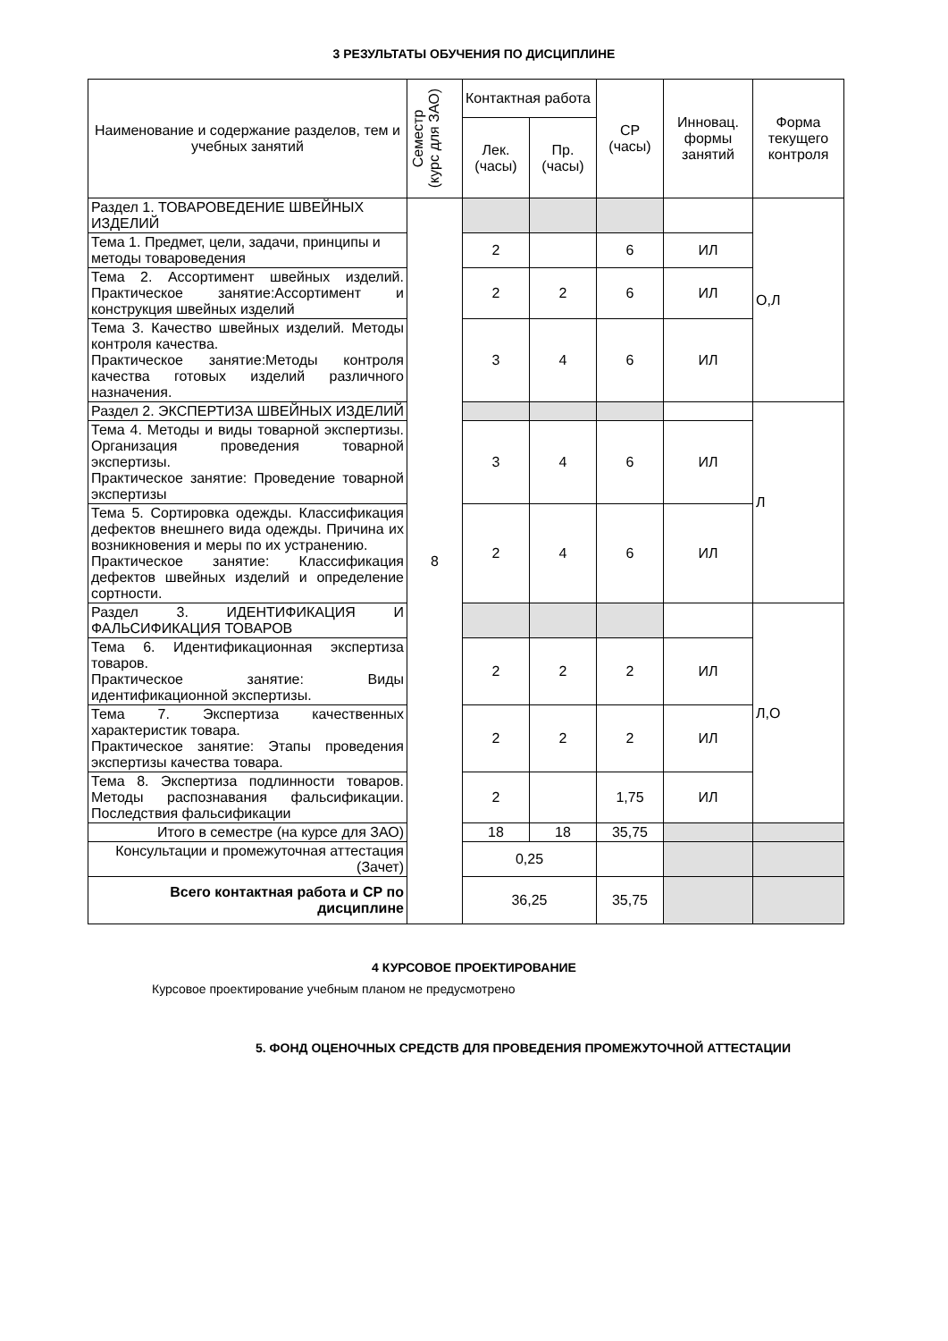3 РЕЗУЛЬТАТЫ ОБУЧЕНИЯ ПО ДИСЦИПЛИНЕ
| Наименование и содержание разделов, тем и учебных занятий | Семестр (курс для ЗАО) | Контактная работа | | СР (часы) | Инновац. формы занятий | Форма текущего контроля |
| --- | --- | --- | --- | --- | --- | --- |
| | | Лек. (часы) | Пр. (часы) | | | |
| Раздел 1. ТОВАРОВЕДЕНИЕ ШВЕЙНЫХ ИЗДЕЛИЙ | 8 | | | | | О,Л |
| Тема 1. Предмет, цели, задачи, принципы и методы товароведения | | 2 | | 6 | ИЛ | |
| Тема 2. Ассортимент швейных изделий. Практическое занятие:Ассортимент и конструкция швейных изделий | | 2 | 2 | 6 | ИЛ | |
| Тема 3. Качество швейных изделий. Методы контроля качества. Практическое занятие:Методы контроля качества готовых изделий различного назначения. | | 3 | 4 | 6 | ИЛ | |
| Раздел 2. ЭКСПЕРТИЗА ШВЕЙНЫХ ИЗДЕЛИЙ | | | | | | Л |
| Тема 4. Методы и виды товарной экспертизы. Организация проведения товарной экспертизы. Практическое занятие: Проведение товарной экспертизы | | 3 | 4 | 6 | ИЛ | |
| Тема 5. Сортировка одежды. Классификация дефектов внешнего вида одежды. Причина их возникновения и меры по их устранению. Практическое занятие: Классификация дефектов швейных изделий и определение сортности. | | 2 | 4 | 6 | ИЛ | |
| Раздел 3. ИДЕНТИФИКАЦИЯ И ФАЛЬСИФИКАЦИЯ ТОВАРОВ | | | | | | Л,О |
| Тема 6. Идентификационная экспертиза товаров. Практическое занятие: Виды идентификационной экспертизы. | | 2 | 2 | 2 | ИЛ | |
| Тема 7. Экспертиза качественных характеристик товара. Практическое занятие: Этапы проведения экспертизы качества товара. | | 2 | 2 | 2 | ИЛ | |
| Тема 8. Экспертиза подлинности товаров. Методы распознавания фальсификации. Последствия фальсификации | | 2 | | 1,75 | ИЛ | |
| Итого в семестре (на курсе для ЗАО) | | 18 | 18 | 35,75 | | |
| Консультации и промежуточная аттестация (Зачет) | | 0,25 | | | | |
| Всего контактная работа и СР по дисциплине | | 36,25 | | 35,75 | | |
4 КУРСОВОЕ ПРОЕКТИРОВАНИЕ
Курсовое проектирование учебным планом не предусмотрено
5. ФОНД ОЦЕНОЧНЫХ СРЕДСТВ ДЛЯ ПРОВЕДЕНИЯ ПРОМЕЖУТОЧНОЙ АТТЕСТАЦИИ